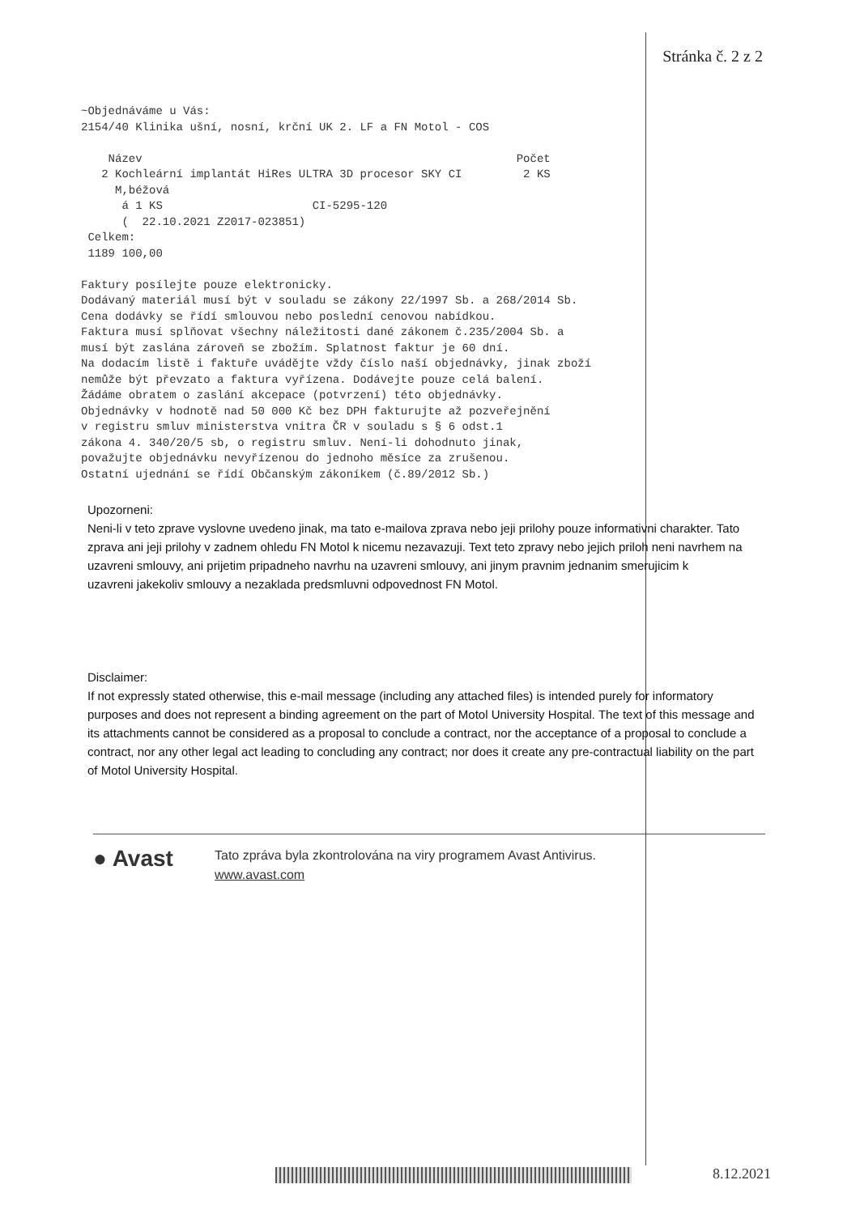Stránka č. 2 z 2
~Objednáváme u Vás: 2154/40 Klinika ušní, nosní, krční UK 2. LF a FN Motol - COS Název Počet 2 Kochleární implantát HiRes ULTRA 3D procesor SKY CI 2 KS M,béžová á 1 KS CI-5295-120 ( 22.10.2021 Z2017-023851) Celkem: 1189 100,00 Faktury posílejte pouze elektronicky. Dodávaný materiál musí být v souladu se zákony 22/1997 Sb. a 268/2014 Sb. Cena dodávky se řídí smlouvou nebo poslední cenovou nabídkou. Faktura musí splňovat všechny náležitosti dané zákonem č.235/2004 Sb. a musí být zaslána zároveň se zbožím. Splatnost faktur je 60 dní. Na dodacím listě i faktuře uvádějte vždy číslo naší objednávky, jinak zboží nemůže být převzato a faktura vyřízena. Dodávejte pouze celá balení. Žádáme obratem o zaslání akcepace (potvrzení) této objednávky. Objednávky v hodnotě nad 50 000 Kč bez DPH fakturujte až pozveřejnění v registru smluv ministerstva vnitra ČR v souladu s § 6 odst.1 zákona 4. 340/20/5 sb, o registru smluv. Není-li dohodnuto jinak, považujte objednávku nevyřízenou do jednoho měsíce za zrušenou. Ostatní ujednání se řídí Občanským zákoníkem (č.89/2012 Sb.)
Upozorneni:
Neni-li v teto zprave vyslovne uvedeno jinak, ma tato e-mailova zprava nebo jeji prilohy pouze informativni charakter. Tato
zprava ani jeji prilohy v zadnem ohledu FN Motol k nicemu nezavazuji. Text teto zpravy nebo jejich priloh neni navrhem na uzavreni smlouvy, ani prijetim pripadneho navrhu na uzavreni smlouvy, ani jinym pravnim jednanim smerujicim k
uzavreni jakekoliv smlouvy a nezaklada predsmluvni odpovednost FN Motol.
Disclaimer:
If not expressly stated otherwise, this e-mail message (including any attached files) is intended purely for informatory purposes and does not represent a binding agreement on the part of Motol University Hospital. The text of this message and its attachments cannot be considered as a proposal to conclude a contract, nor the acceptance of a proposal to conclude a contract, nor any other legal act leading to concluding any contract; nor does it create any pre-contractual liability on the part of Motol University Hospital.
● Avast
Tato zpráva byla zkontrolována na viry programem Avast Antivirus.
www.avast.com
8.12.2021